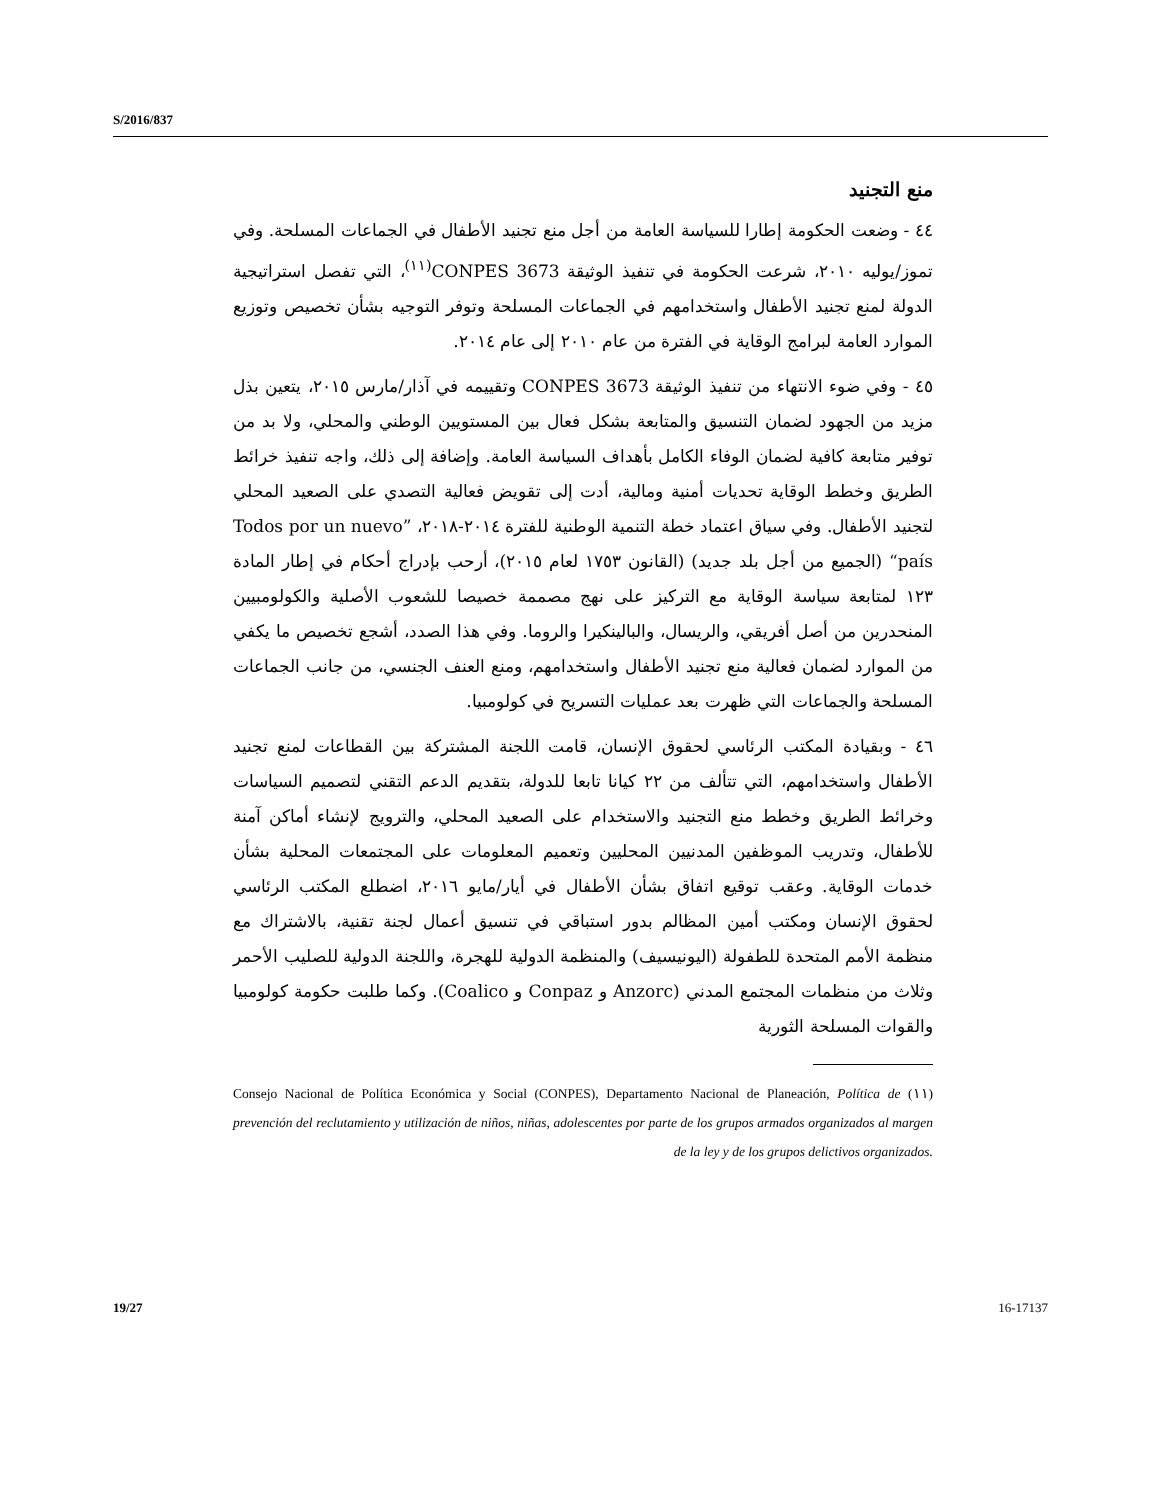S/2016/837
منع التجنيد
٤٤ - وضعت الحكومة إطارا للسياسة العامة من أجل منع تجنيد الأطفال في الجماعات المسلحة. وفي تموز/يوليه ٢٠١٠، شرعت الحكومة في تنفيذ الوثيقة CONPES 3673<sup>(١١)</sup>، التي تفصل استراتيجية الدولة لمنع تجنيد الأطفال واستخدامهم في الجماعات المسلحة وتوفر التوجيه بشأن تخصيص وتوزيع الموارد العامة لبرامج الوقاية في الفترة من عام ٢٠١٠ إلى عام ٢٠١٤.
٤٥ - وفي ضوء الانتهاء من تنفيذ الوثيقة CONPES 3673 وتقييمه في آذار/مارس ٢٠١٥، يتعين بذل مزيد من الجهود لضمان التنسيق والمتابعة بشكل فعال بين المستويين الوطني والمحلي، ولا بد من توفير متابعة كافية لضمان الوفاء الكامل بأهداف السياسة العامة. وإضافة إلى ذلك، واجه تنفيذ خرائط الطريق وخطط الوقاية تحديات أمنية ومالية، أدت إلى تقويض فعالية التصدي على الصعيد المحلي لتجنيد الأطفال. وفي سياق اعتماد خطة التنمية الوطنية للفترة ٢٠١٤-٢٠١٨، ”Todos por un nuevo país“ (الجميع من أجل بلد جديد) (القانون ١٧٥٣ لعام ٢٠١٥)، أرحب بإدراج أحكام في إطار المادة ١٢٣ لمتابعة سياسة الوقاية مع التركيز على نهج مصممة خصيصا للشعوب الأصلية والكولومبيين المنحدرين من أصل أفريقي، والريسال، والبالينكيرا والروما. وفي هذا الصدد، أشجع تخصيص ما يكفي من الموارد لضمان فعالية منع تجنيد الأطفال واستخدامهم، ومنع العنف الجنسي، من جانب الجماعات المسلحة والجماعات التي ظهرت بعد عمليات التسريح في كولومبيا.
٤٦ - وبقيادة المكتب الرئاسي لحقوق الإنسان، قامت اللجنة المشتركة بين القطاعات لمنع تجنيد الأطفال واستخدامهم، التي تتألف من ٢٢ كيانا تابعا للدولة، بتقديم الدعم التقني لتصميم السياسات وخرائط الطريق وخطط منع التجنيد والاستخدام على الصعيد المحلي، والترويج لإنشاء أماكن آمنة للأطفال، وتدريب الموظفين المدنيين المحليين وتعميم المعلومات على المجتمعات المحلية بشأن خدمات الوقاية. وعقب توقيع اتفاق بشأن الأطفال في أيار/مايو ٢٠١٦، اضطلع المكتب الرئاسي لحقوق الإنسان ومكتب أمين المظالم بدور استباقي في تنسيق أعمال لجنة تقنية، بالاشتراك مع منظمة الأمم المتحدة للطفولة (اليونيسيف) والمنظمة الدولية للهجرة، واللجنة الدولية للصليب الأحمر وثلاث من منظمات المجتمع المدني (Anzorc و Conpaz و Coalico). وكما طلبت حكومة كولومبيا والقوات المسلحة الثورية
(١١) Consejo Nacional de Política Económica y Social (CONPES), Departamento Nacional de Planeación, Política de prevención del reclutamiento y utilización de niños, niñas, adolescentes por parte de los grupos armados organizados al margen de la ley y de los grupos delictivos organizados.
19/27 16-17137